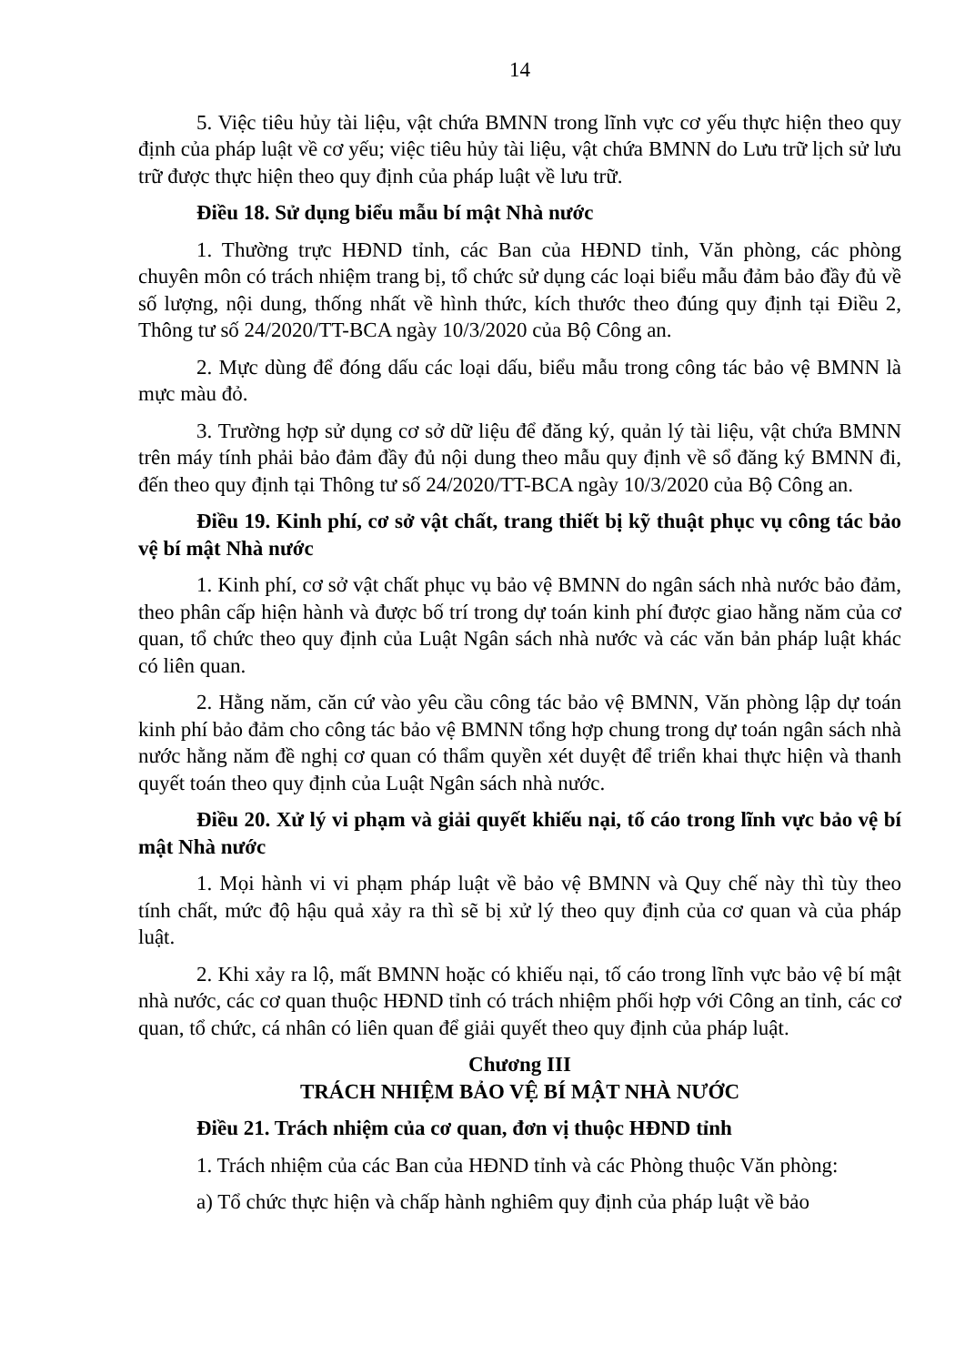14
5. Việc tiêu hủy tài liệu, vật chứa BMNN trong lĩnh vực cơ yếu thực hiện theo quy định của pháp luật về cơ yếu; việc tiêu hủy tài liệu, vật chứa BMNN do Lưu trữ lịch sử lưu trữ được thực hiện theo quy định của pháp luật về lưu trữ.
Điều 18. Sử dụng biểu mẫu bí mật Nhà nước
1. Thường trực HĐND tỉnh, các Ban của HĐND tỉnh, Văn phòng, các phòng chuyên môn có trách nhiệm trang bị, tổ chức sử dụng các loại biểu mẫu đảm bảo đầy đủ về số lượng, nội dung, thống nhất về hình thức, kích thước theo đúng quy định tại Điều 2, Thông tư số 24/2020/TT-BCA ngày 10/3/2020 của Bộ Công an.
2. Mực dùng để đóng dấu các loại dấu, biểu mẫu trong công tác bảo vệ BMNN là mực màu đỏ.
3. Trường hợp sử dụng cơ sở dữ liệu để đăng ký, quản lý tài liệu, vật chứa BMNN trên máy tính phải bảo đảm đầy đủ nội dung theo mẫu quy định về sổ đăng ký BMNN đi, đến theo quy định tại Thông tư số 24/2020/TT-BCA ngày 10/3/2020 của Bộ Công an.
Điều 19. Kinh phí, cơ sở vật chất, trang thiết bị kỹ thuật phục vụ công tác bảo vệ bí mật Nhà nước
1. Kinh phí, cơ sở vật chất phục vụ bảo vệ BMNN do ngân sách nhà nước bảo đảm, theo phân cấp hiện hành và được bố trí trong dự toán kinh phí được giao hằng năm của cơ quan, tổ chức theo quy định của Luật Ngân sách nhà nước và các văn bản pháp luật khác có liên quan.
2. Hằng năm, căn cứ vào yêu cầu công tác bảo vệ BMNN, Văn phòng lập dự toán kinh phí bảo đảm cho công tác bảo vệ BMNN tổng hợp chung trong dự toán ngân sách nhà nước hằng năm đề nghị cơ quan có thẩm quyền xét duyệt để triển khai thực hiện và thanh quyết toán theo quy định của Luật Ngân sách nhà nước.
Điều 20. Xử lý vi phạm và giải quyết khiếu nại, tố cáo trong lĩnh vực bảo vệ bí mật Nhà nước
1. Mọi hành vi vi phạm pháp luật về bảo vệ BMNN và Quy chế này thì tùy theo tính chất, mức độ hậu quả xảy ra thì sẽ bị xử lý theo quy định của cơ quan và của pháp luật.
2. Khi xảy ra lộ, mất BMNN hoặc có khiếu nại, tố cáo trong lĩnh vực bảo vệ bí mật nhà nước, các cơ quan thuộc HĐND tỉnh có trách nhiệm phối hợp với Công an tỉnh, các cơ quan, tổ chức, cá nhân có liên quan để giải quyết theo quy định của pháp luật.
Chương III
TRÁCH NHIỆM BẢO VỆ BÍ MẬT NHÀ NƯỚC
Điều 21. Trách nhiệm của cơ quan, đơn vị thuộc HĐND tỉnh
1. Trách nhiệm của các Ban của HĐND tỉnh và các Phòng thuộc Văn phòng:
a) Tổ chức thực hiện và chấp hành nghiêm quy định của pháp luật về bảo